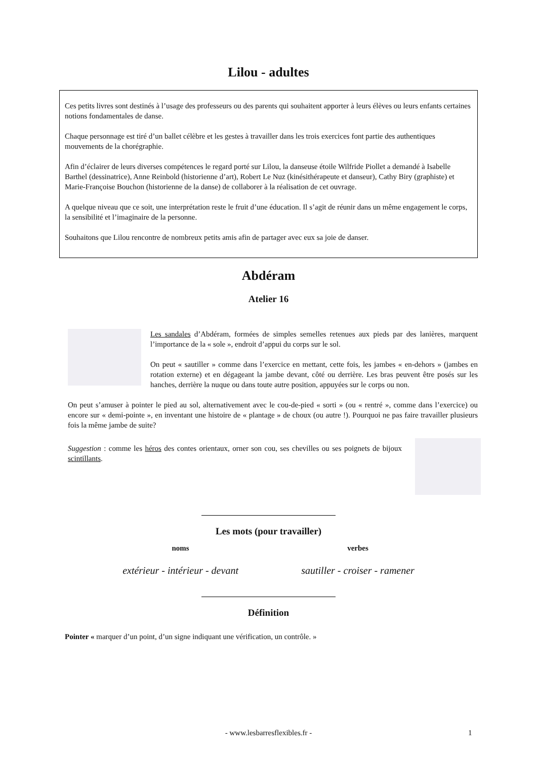Lilou - adultes
Ces petits livres sont destinés à l’usage des professeurs ou des parents qui souhaitent apporter à leurs élèves ou leurs enfants certaines notions fondamentales de danse.
Chaque personnage est tiré d’un ballet célèbre et les gestes à travailler dans les trois exercices font partie des authentiques mouvements de la chorégraphie.
Afin d’éclairer de leurs diverses compétences le regard porté sur Lilou, la danseuse étoile Wilfride Piollet a demandé à Isabelle Barthel (dessinatrice), Anne Reinbold (historienne d’art), Robert Le Nuz (kinésithérapeute et danseur), Cathy Biry (graphiste) et Marie-Françoise Bouchon (historienne de la danse) de collaborer à la réalisation de cet ouvrage.
A quelque niveau que ce soit, une interprétation reste le fruit d’une éducation. Il s’agit de réunir dans un même engagement le corps, la sensibilité et l’imaginaire de la personne.
Souhaitons que Lilou rencontre de nombreux petits amis afin de partager avec eux sa joie de danser.
Abdéram
Atelier 16
Les sandales d’Abdéram, formées de simples semelles retenues aux pieds par des lanières, marquent l’importance de la « sole », endroit d’appui du corps sur le sol.
On peut « sautiller » comme dans l’exercice en mettant, cette fois, les jambes « en-dehors » (jambes en rotation externe) et en dégageant la jambe devant, côté ou derrière. Les bras peuvent être posés sur les hanches, derrière la nuque ou dans toute autre position, appuyées sur le corps ou non.
On peut s’amuser à pointer le pied au sol, alternativement avec le cou-de-pied « sorti » (ou « rentré », comme dans l’exercice) ou encore sur « demi-pointe », en inventant une histoire de « plantage » de choux (ou autre !). Pourquoi ne pas faire travailler plusieurs fois la même jambe de suite?
Suggestion : comme les héros des contes orientaux, orner son cou, ses chevilles ou ses poignets de bijoux scintillants.
Les mots (pour travailler)
noms
extérieur - intérieur - devant
verbes
sautiller - croiser - ramener
Définition
Pointer « marquer d’un point, d’un signe indiquant une vérification, un contrôle. »
- www.lesbarresflexibles.fr - 1